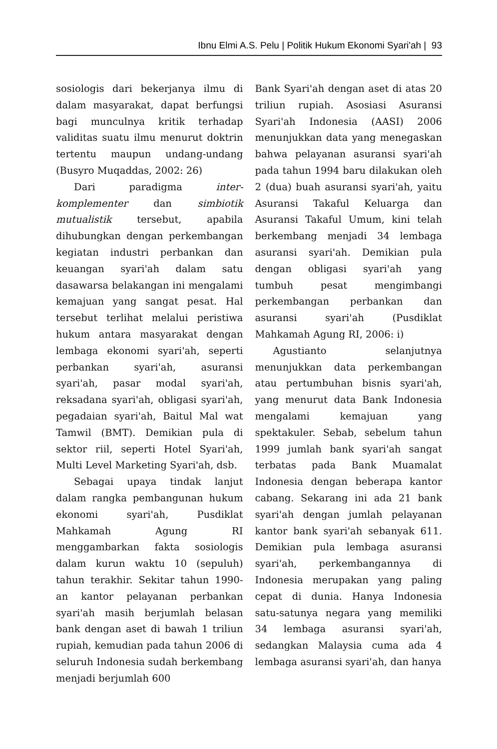Ibnu Elmi A.S. Pelu | Politik Hukum Ekonomi Syari'ah | 93
sosiologis dari bekerjanya ilmu di dalam masyarakat, dapat berfungsi bagi munculnya kritik terhadap validitas suatu ilmu menurut doktrin tertentu maupun undang-undang (Busyro Muqaddas, 2002: 26)
Dari paradigma inter-komplementer dan simbiotik mutualistik tersebut, apabila dihubungkan dengan perkembangan kegiatan industri perbankan dan keuangan syari'ah dalam satu dasawarsa belakangan ini mengalami kemajuan yang sangat pesat. Hal tersebut terlihat melalui peristiwa hukum antara masyarakat dengan lembaga ekonomi syari'ah, seperti perbankan syari'ah, asuransi syari'ah, pasar modal syari'ah, reksadana syari'ah, obligasi syari'ah, pegadaian syari'ah, Baitul Mal wat Tamwil (BMT). Demikian pula di sektor riil, seperti Hotel Syari'ah, Multi Level Marketing Syari'ah, dsb.
Sebagai upaya tindak lanjut dalam rangka pembangunan hukum ekonomi syari'ah, Pusdiklat Mahkamah Agung RI menggambarkan fakta sosiologis dalam kurun waktu 10 (sepuluh) tahun terakhir. Sekitar tahun 1990-an kantor pelayanan perbankan syari'ah masih berjumlah belasan bank dengan aset di bawah 1 triliun rupiah, kemudian pada tahun 2006 di seluruh Indonesia sudah berkembang menjadi berjumlah 600
Bank Syari'ah dengan aset di atas 20 triliun rupiah. Asosiasi Asuransi Syari'ah Indonesia (AASI) 2006 menunjukkan data yang menegaskan bahwa pelayanan asuransi syari'ah pada tahun 1994 baru dilakukan oleh 2 (dua) buah asuransi syari'ah, yaitu Asuransi Takaful Keluarga dan Asuransi Takaful Umum, kini telah berkembang menjadi 34 lembaga asuransi syari'ah. Demikian pula dengan obligasi syari'ah yang tumbuh pesat mengimbangi perkembangan perbankan dan asuransi syari'ah (Pusdiklat Mahkamah Agung RI, 2006: i)
Agustianto selanjutnya menunjukkan data perkembangan atau pertumbuhan bisnis syari'ah, yang menurut data Bank Indonesia mengalami kemajuan yang spektakuler. Sebab, sebelum tahun 1999 jumlah bank syari'ah sangat terbatas pada Bank Muamalat Indonesia dengan beberapa kantor cabang. Sekarang ini ada 21 bank syari'ah dengan jumlah pelayanan kantor bank syari'ah sebanyak 611. Demikian pula lembaga asuransi syari'ah, perkembangannya di Indonesia merupakan yang paling cepat di dunia. Hanya Indonesia satu-satunya negara yang memiliki 34 lembaga asuransi syari'ah, sedangkan Malaysia cuma ada 4 lembaga asuransi syari'ah, dan hanya